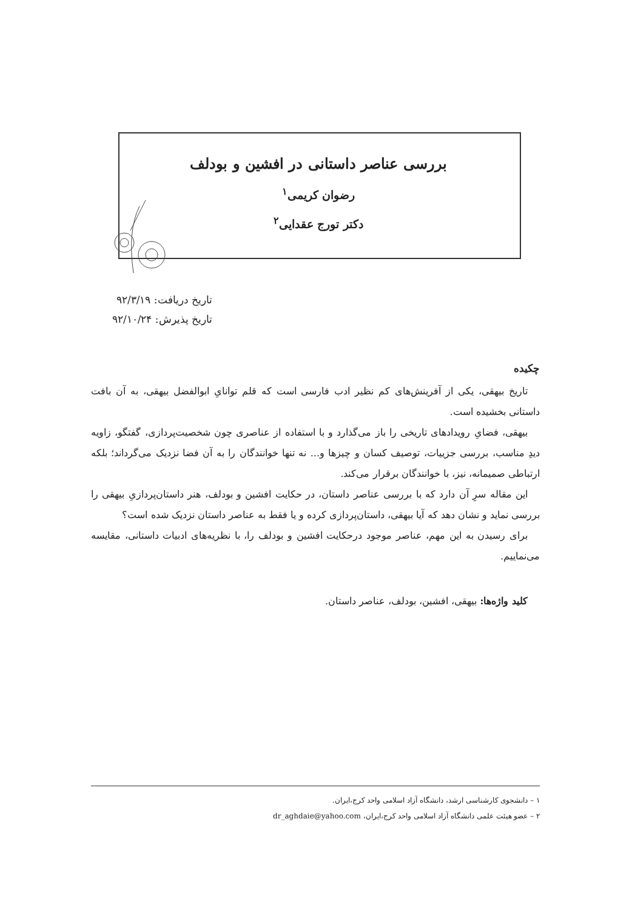بررسی عناصر داستانی در افشین و بودلف
رضوان کریمی<sup>۱</sup>
دکتر تورج عقدایی<sup>۲</sup>
تاریخ دریافت: ۹۲/۳/۱۹
تاریخ پذیرش: ۹۲/۱۰/۲۴
چکیده
تاریخ بیهقی، یکی از آفرینش‌های کم نظیر ادب فارسی است که قلم توانایِ ابوالفضل بیهقی، به آن بافت داستانی بخشیده است.
بیهقی، فضایِ رویدادهای تاریخی را باز می‌گذارد و با استفاده از عناصری چون شخصیت‌پردازی، گفتگو، زاویه دیدِ مناسب، بررسی جزییات، توصیف کسان و چیزها و... نه تنها خوانندگان را به آن فضا نزدیک می‌گرداند؛ بلکه ارتباطی صمیمانه، نیز، با خوانندگان برقرار می‌کند.
این مقاله سرِ آن دارد که با بررسی عناصر داستان، در حکایت افشین و بودلف، هنر داستان‌پردازیِ بیهقی را بررسی نماید و نشان دهد که آیا بیهقی، داستان‌پردازی کرده و یا فقط به عناصر داستان نزدیک شده است؟
برای رسیدن به این مهم، عناصر موجود درحکایت افشین و بودلف را، با نظریه‌های ادبیات داستانی، مقایسه می‌نماییم.
کلید واژه‌ها: بیهقی، افشین، بودلف، عناصر داستان.
۱ – دانشجوی کارشناسی ارشد، دانشگاه آزاد اسلامی واحد کرج،ایران.
۲ – عضو هیئت علمی دانشگاه آزاد اسلامی واحد کرج،ایران، dr_aghdaie@yahoo.com